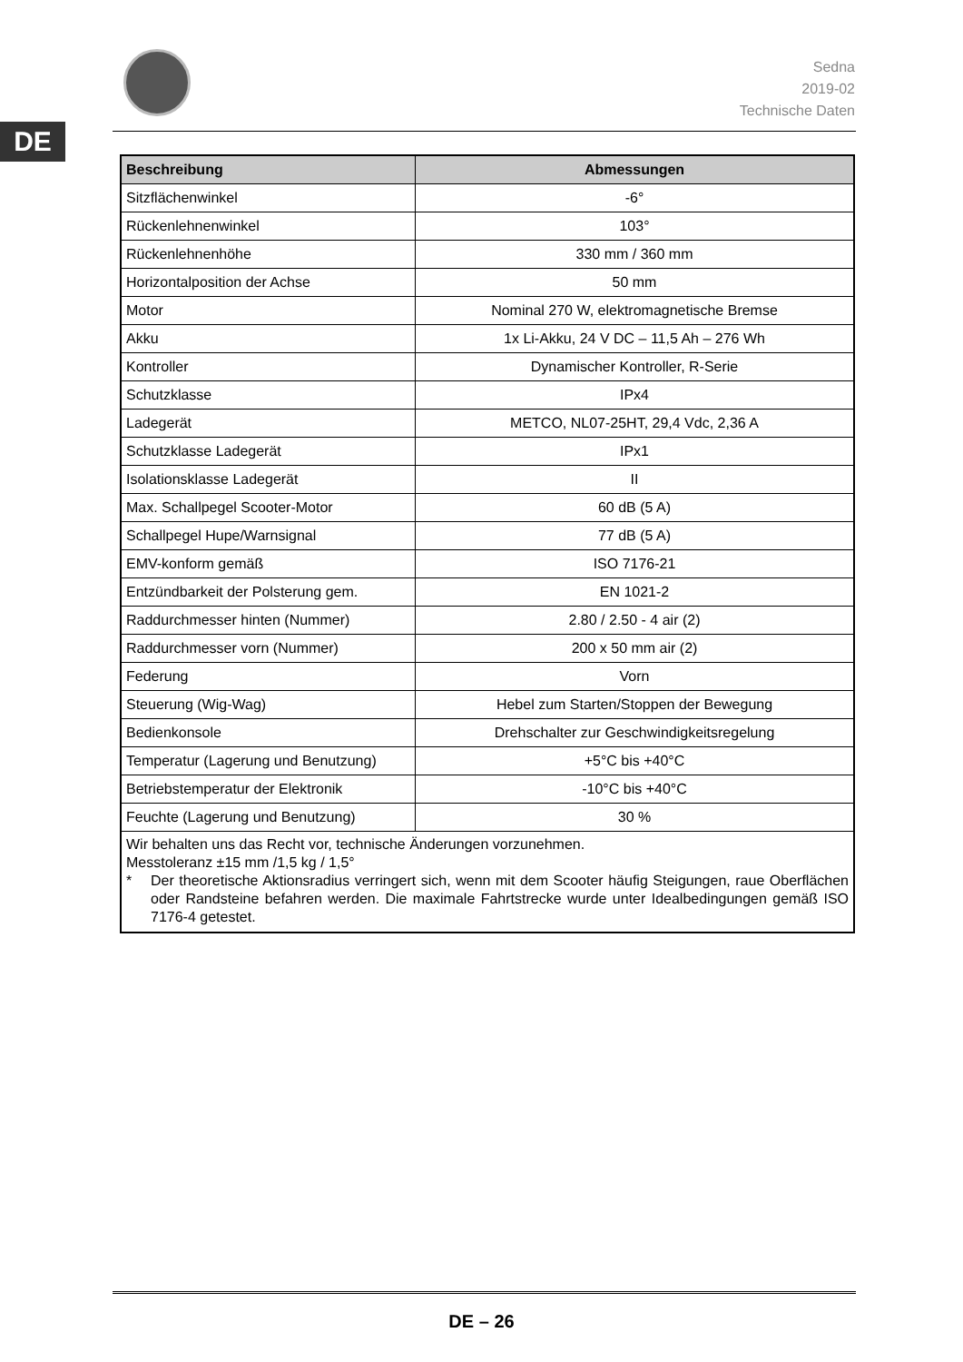DE
Sedna
2019-02
Technische Daten
| Beschreibung | Abmessungen |
| --- | --- |
| Sitzflächenwinkel | -6° |
| Rückenlehnenwinkel | 103° |
| Rückenlehnenhöhe | 330 mm / 360 mm |
| Horizontalposition der Achse | 50 mm |
| Motor | Nominal 270 W, elektromagnetische Bremse |
| Akku | 1x Li-Akku, 24 V DC – 11,5 Ah – 276 Wh |
| Kontroller | Dynamischer Kontroller, R-Serie |
| Schutzklasse | IPx4 |
| Ladegerät | METCO, NL07-25HT, 29,4 Vdc, 2,36 A |
| Schutzklasse Ladegerät | IPx1 |
| Isolationsklasse Ladegerät | II |
| Max. Schallpegel Scooter-Motor | 60 dB (5 A) |
| Schallpegel Hupe/Warnsignal | 77 dB (5 A) |
| EMV-konform gemäß | ISO 7176-21 |
| Entzündbarkeit der Polsterung gem. | EN 1021-2 |
| Raddurchmesser hinten (Nummer) | 2.80 / 2.50 - 4 air (2) |
| Raddurchmesser vorn (Nummer) | 200 x 50 mm air (2) |
| Federung | Vorn |
| Steuerung (Wig-Wag) | Hebel zum Starten/Stoppen der Bewegung |
| Bedienkonsole | Drehschalter zur Geschwindigkeitsregelung |
| Temperatur (Lagerung und Benutzung) | +5°C bis +40°C |
| Betriebstemperatur der Elektronik | -10°C bis +40°C |
| Feuchte (Lagerung und Benutzung) | 30 % |
| Wir behalten uns das Recht vor, technische Änderungen vorzunehmen. Messtoleranz ±15 mm /1,5 kg / 1,5° * Der theoretische Aktionsradius verringert sich, wenn mit dem Scooter häufig Steigungen, raue Oberflächen oder Randsteine befahren werden. Die maximale Fahrtstrecke wurde unter Idealbedingungen gemäß ISO 7176-4 getestet. | |
DE – 26